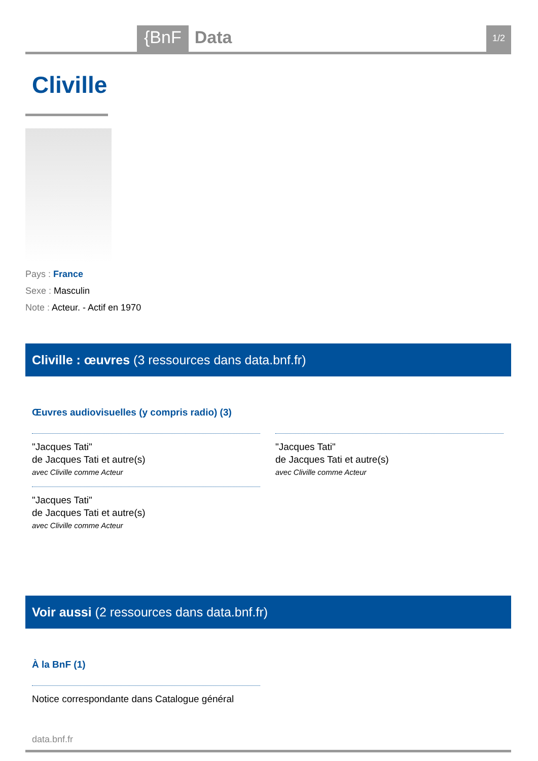{BnF Data 1/2
Cliville
Pays : France
Sexe : Masculin
Note : Acteur. - Actif en 1970
Cliville : œuvres (3 ressources dans data.bnf.fr)
Œuvres audiovisuelles (y compris radio) (3)
"Jacques Tati"
de Jacques Tati et autre(s)
avec Cliville comme Acteur
"Jacques Tati"
de Jacques Tati et autre(s)
avec Cliville comme Acteur
"Jacques Tati"
de Jacques Tati et autre(s)
avec Cliville comme Acteur
Voir aussi (2 ressources dans data.bnf.fr)
À la BnF (1)
Notice correspondante dans Catalogue général
data.bnf.fr